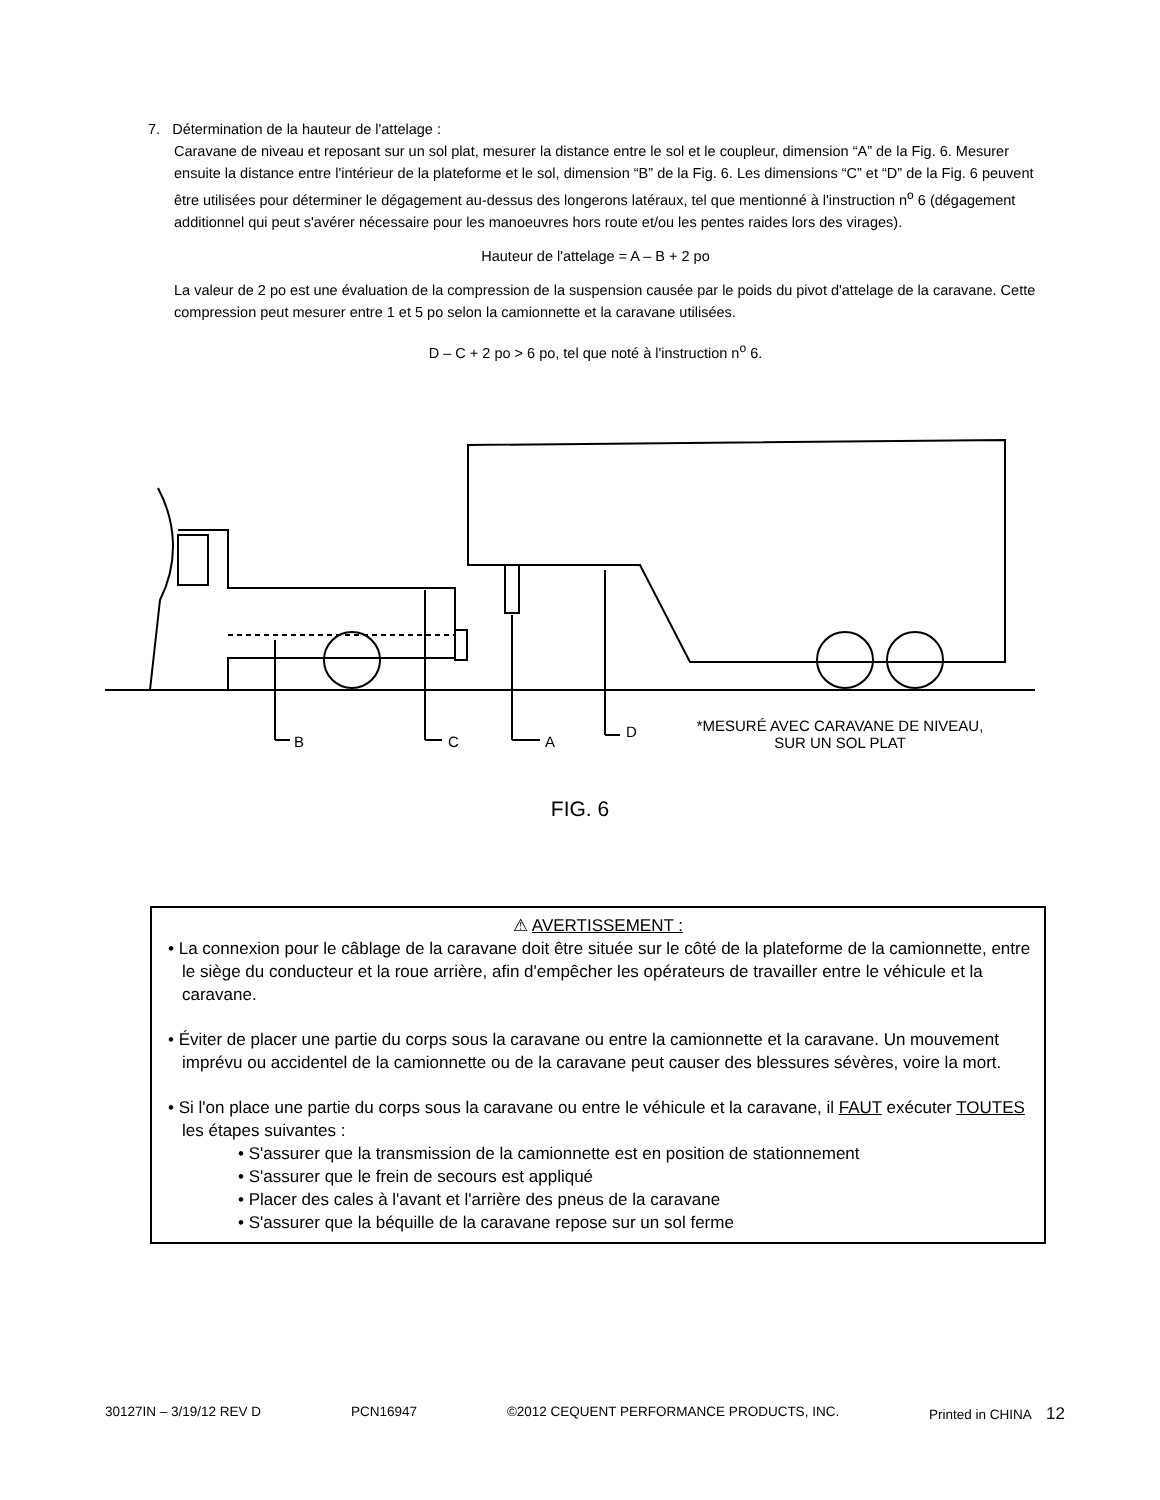7. Détermination de la hauteur de l'attelage :
Caravane de niveau et reposant sur un sol plat, mesurer la distance entre le sol et le coupleur, dimension “A” de la Fig. 6. Mesurer ensuite la distance entre l'intérieur de la plateforme et le sol, dimension “B” de la Fig. 6. Les dimensions “C” et “D” de la Fig. 6 peuvent être utilisées pour déterminer le dégagement au-dessus des longerons latéraux, tel que mentionné à l'instruction n<sup>o</sup> 6 (dégagement additionnel qui peut s'avérer nécessaire pour les manoeuvres hors route et/ou les pentes raides lors des virages).
Hauteur de l'attelage = A – B + 2 po
La valeur de 2 po est une évaluation de la compression de la suspension causée par le poids du pivot d'attelage de la caravane. Cette compression peut mesurer entre 1 et 5 po selon la camionnette et la caravane utilisées.
D – C + 2 po > 6 po, tel que noté à l'instruction n<sup>o</sup> 6.
B C A
D
*MESURÉ AVEC CARAVANE DE NIVEAU,
SUR UN SOL PLAT
FIG. 6
⚠ AVERTISSEMENT :
• La connexion pour le câblage de la caravane doit être située sur le côté de la plateforme de la camionnette, entre le siège du conducteur et la roue arrière, afin d'empêcher les opérateurs de travailler entre le véhicule et la caravane.
• Éviter de placer une partie du corps sous la caravane ou entre la camionnette et la caravane. Un mouvement imprévu ou accidentel de la camionnette ou de la caravane peut causer des blessures sévères, voire la mort.
• Si l'on place une partie du corps sous la caravane ou entre le véhicule et la caravane, il FAUT exécuter TOUTES les étapes suivantes :
• S'assurer que la transmission de la camionnette est en position de stationnement
• S'assurer que le frein de secours est appliqué
• Placer des cales à l'avant et l'arrière des pneus de la caravane
• S'assurer que la béquille de la caravane repose sur un sol ferme
30127IN – 3/19/12 REV D PCN16947 ©2012 CEQUENT PERFORMANCE PRODUCTS, INC. Printed in CHINA 12